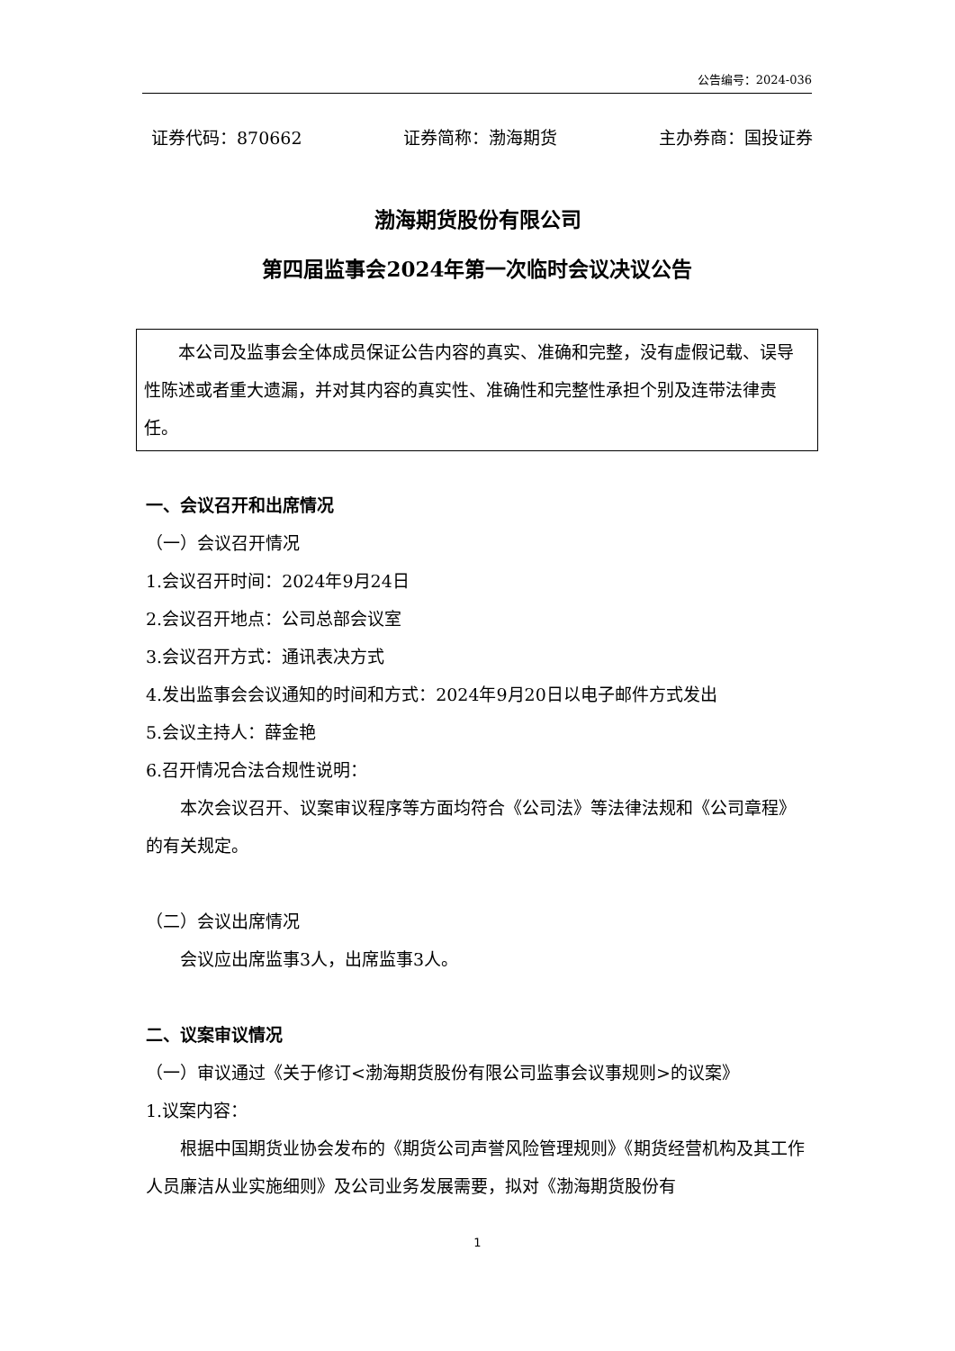公告编号：2024-036
证券代码：870662 证券简称：渤海期货 主办券商：国投证券
渤海期货股份有限公司
第四届监事会2024年第一次临时会议决议公告
本公司及监事会全体成员保证公告内容的真实、准确和完整，没有虚假记载、误导性陈述或者重大遗漏，并对其内容的真实性、准确性和完整性承担个别及连带法律责任。
一、会议召开和出席情况
（一）会议召开情况
1.会议召开时间：2024年9月24日
2.会议召开地点：公司总部会议室
3.会议召开方式：通讯表决方式
4.发出监事会会议通知的时间和方式：2024年9月20日以电子邮件方式发出
5.会议主持人：薛金艳
6.召开情况合法合规性说明：
本次会议召开、议案审议程序等方面均符合《公司法》等法律法规和《公司章程》的有关规定。
（二）会议出席情况
会议应出席监事3人，出席监事3人。
二、议案审议情况
（一）审议通过《关于修订<渤海期货股份有限公司监事会议事规则>的议案》
1.议案内容：
根据中国期货业协会发布的《期货公司声誉风险管理规则》《期货经营机构及其工作人员廉洁从业实施细则》及公司业务发展需要，拟对《渤海期货股份有
1